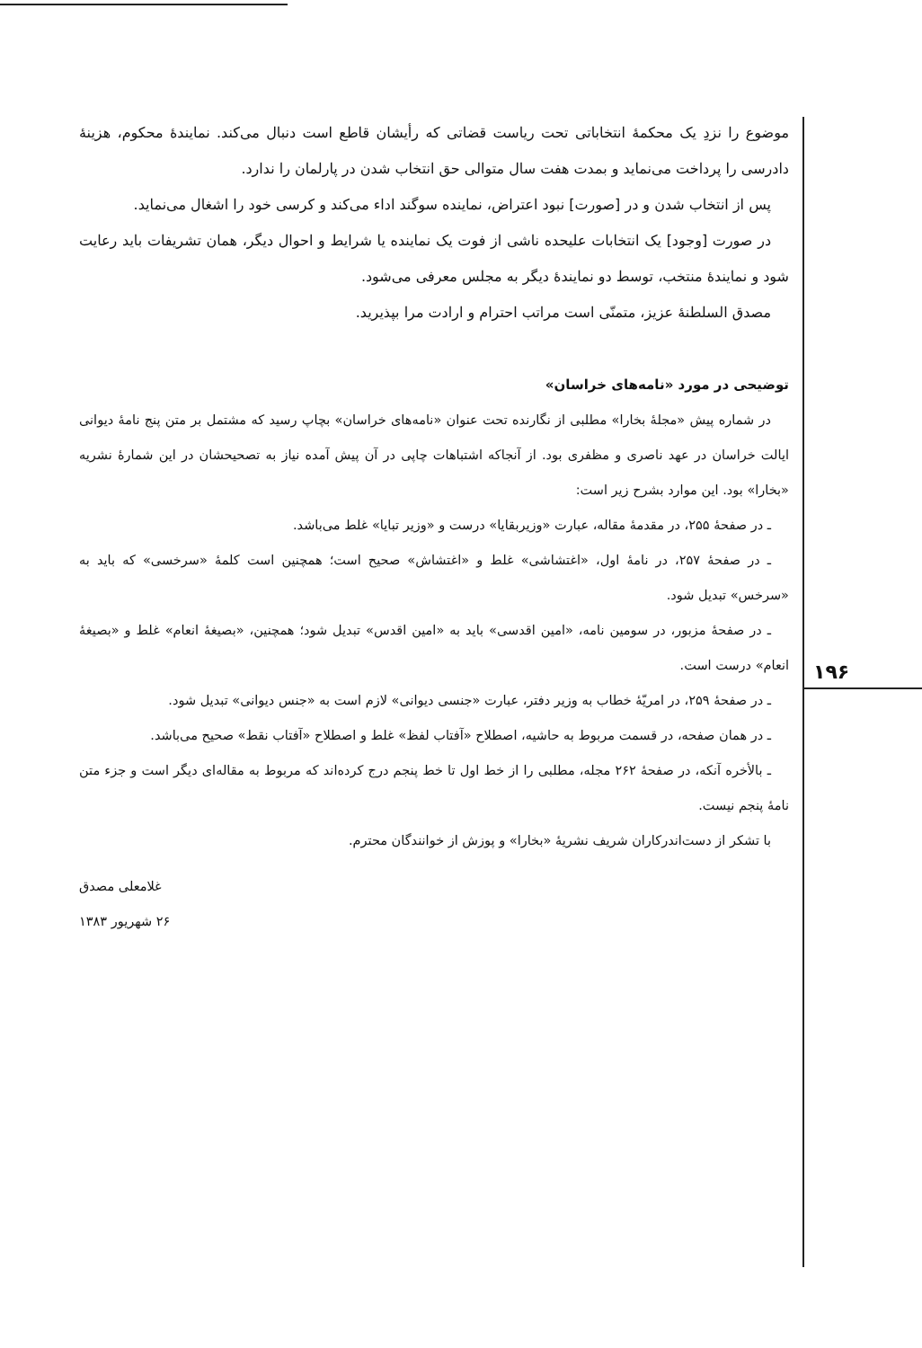۱۹۶
موضوع را نزدِ یک محکمهٔ انتخاباتی تحت ریاست قضاتی که رأیشان قاطع است دنبال می‌کند. نمایندهٔ محکوم، هزینهٔ دادرسی را پرداخت می‌نماید و بمدت هفت سال متوالی حق انتخاب شدن در پارلمان را ندارد.
پس از انتخاب شدن و در [صورت] نبود اعتراض، نماینده سوگند اداء می‌کند و کرسی خود را اشغال می‌نماید.
در صورت [وجود] یک انتخابات علیحده ناشی از فوت یک نماینده یا شرایط و احوال دیگر، همان تشریفات باید رعایت شود و نمایندهٔ منتخب، توسط دو نمایندهٔ دیگر به مجلس معرفی می‌شود.
مصدق السلطنهٔ عزیز، متمنّی است مراتب احترام و ارادت مرا بپذیرید.
توضیحی در مورد «نامه‌های خراسان»
در شماره پیش «مجلهٔ بخارا» مطلبی از نگارنده تحت عنوان «نامه‌های خراسان» بچاپ رسید که مشتمل بر متن پنج نامهٔ دیوانی ایالت خراسان در عهد ناصری و مظفری بود. از آنجاکه اشتباهات چاپی در آن پیش آمده نیاز به تصحیحشان در این شمارهٔ نشریه «بخارا» بود. این موارد بشرح زیر است:
ـ در صفحهٔ ۲۵۵، در مقدمهٔ مقاله، عبارت «وزیربقایا» درست و «وزیر تبایا» غلط می‌باشد.
ـ در صفحهٔ ۲۵۷، در نامهٔ اول، «اغتشاشی» غلط و «اغتشاش» صحیح است؛ همچنین است کلمهٔ «سرخسی» که باید به «سرخس» تبدیل شود.
ـ در صفحهٔ مزبور، در سومین نامه، «امین اقدسی» باید به «امین اقدس» تبدیل شود؛ همچنین، «بصیغهٔ انعام» غلط و «بصیغهٔ انعام» درست است.
ـ در صفحهٔ ۲۵۹، در امریّهٔ خطاب به وزیر دفتر، عبارت «جنسی دیوانی» لازم است به «جنس دیوانی» تبدیل شود.
ـ در همان صفحه، در قسمت مربوط به حاشیه، اصطلاح «آفتاب لفظ» غلط و اصطلاح «آفتاب نقط» صحیح می‌باشد.
ـ بالأخره آنکه، در صفحهٔ ۲۶۲ مجله، مطلبی را از خط اول تا خط پنجم درج کرده‌اند که مربوط به مقاله‌ای دیگر است و جزء متن نامهٔ پنجم نیست.
با تشکر از دست‌اندرکاران شریف نشریهٔ «بخارا» و پوزش از خوانندگان محترم.
غلامعلی مصدق
۲۶ شهریور ۱۳۸۳